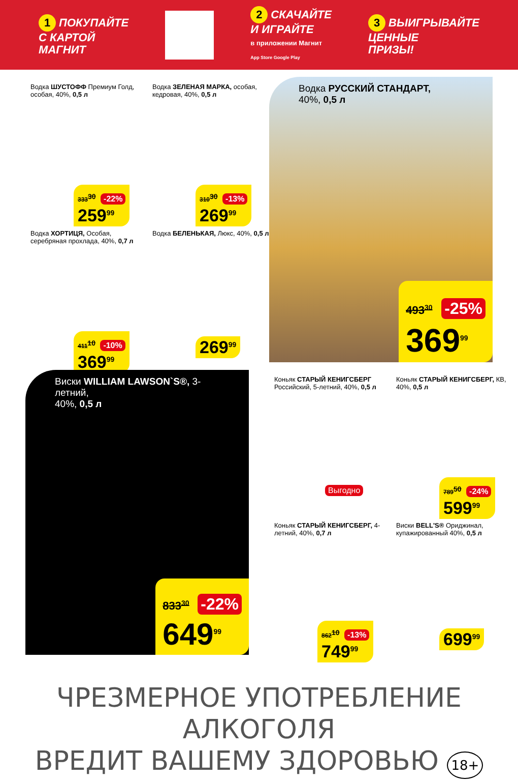1 ПОКУПАЙТЕ
С КАРТОЙ
МАГНИТ
2 СКАЧАЙТЕ
И ИГРАЙТЕ
в приложении Магнит
App Store Google Play
3 ВЫИГРЫВАЙТЕ
ЦЕННЫЕ
ПРИЗЫ!
Водка ШУСТОФФ Премиум Голд, особая, 40%, 0,5 л
333<sup>30</sup> -22%
259<sup>99</sup>
Водка ЗЕЛЕНАЯ МАРКА, особая, кедровая, 40%, 0,5 л
310<sup>30</sup> -13%
269<sup>99</sup>
Водка ХОРТИЦЯ, Особая, серебряная прохлада, 40%, 0,7 л
411<sup>10</sup> -10%
369<sup>99</sup>
Водка БЕЛЕНЬКАЯ, Люкс, 40%, 0,5 л
269<sup>99</sup>
Водка РУССКИЙ СТАНДАРТ,
40%, 0,5 л
493<sup>30</sup> -25%
369<sup>99</sup>
Виски WILLIAM LAWSON`S®, 3-летний,
40%, 0,5 л
833<sup>30</sup> -22%
649<sup>99</sup>
Коньяк СТАРЫЙ КЕНИГСБЕРГ Российский, 5-летний, 40%, 0,5 л
Выгодно
Коньяк СТАРЫЙ КЕНИГСБЕРГ, КВ, 40%, 0,5 л
789<sup>50</sup> -24%
599<sup>99</sup>
Коньяк СТАРЫЙ КЕНИГСБЕРГ, 4-летний, 40%, 0,7 л
862<sup>10</sup> -13%
749<sup>99</sup>
Виски BELL'S® Ориджинал, купажированный 40%, 0,5 л
699<sup>99</sup>
ЧРЕЗМЕРНОЕ УПОТРЕБЛЕНИЕ АЛКОГОЛЯ
ВРЕДИТ ВАШЕМУ ЗДОРОВЬЮ 18+